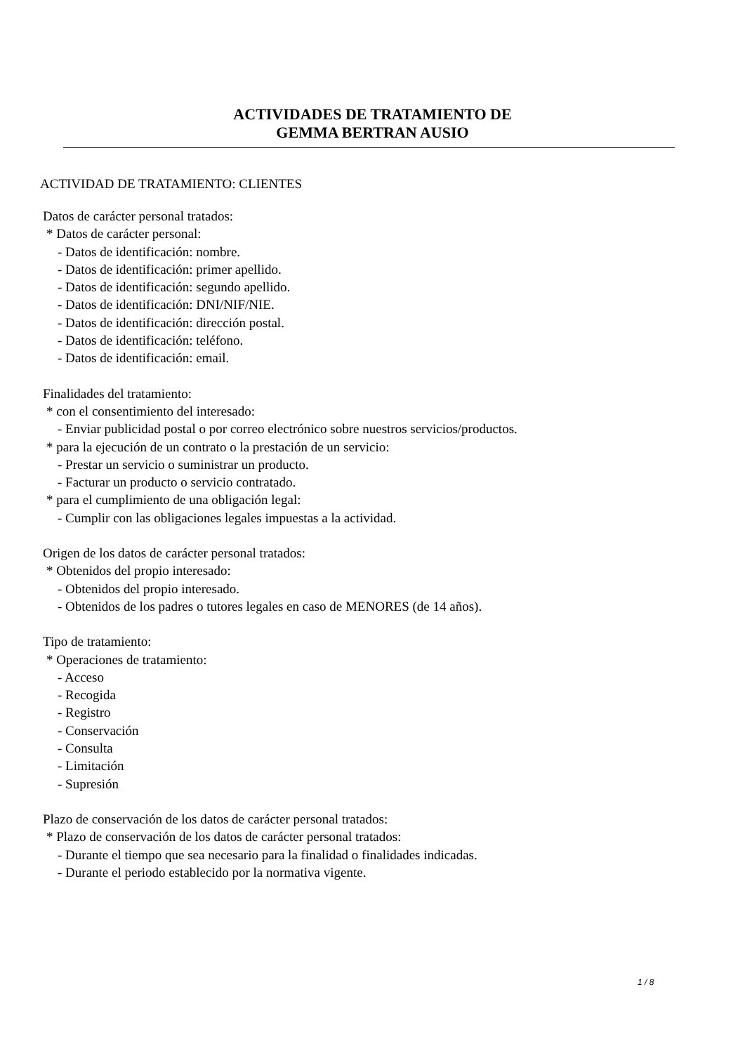ACTIVIDADES DE TRATAMIENTO DE
GEMMA BERTRAN AUSIO
ACTIVIDAD DE TRATAMIENTO: CLIENTES
Datos de carácter personal tratados:
* Datos de carácter personal:
- Datos de identificación: nombre.
- Datos de identificación: primer apellido.
- Datos de identificación: segundo apellido.
- Datos de identificación: DNI/NIF/NIE.
- Datos de identificación: dirección postal.
- Datos de identificación: teléfono.
- Datos de identificación: email.
Finalidades del tratamiento:
* con el consentimiento del interesado:
- Enviar publicidad postal o por correo electrónico sobre nuestros servicios/productos.
* para la ejecución de un contrato o la prestación de un servicio:
- Prestar un servicio o suministrar un producto.
- Facturar un producto o servicio contratado.
* para el cumplimiento de una obligación legal:
- Cumplir con las obligaciones legales impuestas a la actividad.
Origen de los datos de carácter personal tratados:
* Obtenidos del propio interesado:
- Obtenidos del propio interesado.
- Obtenidos de los padres o tutores legales en caso de MENORES (de 14 años).
Tipo de tratamiento:
* Operaciones de tratamiento:
- Acceso
- Recogida
- Registro
- Conservación
- Consulta
- Limitación
- Supresión
Plazo de conservación de los datos de carácter personal tratados:
* Plazo de conservación de los datos de carácter personal tratados:
- Durante el tiempo que sea necesario para la finalidad o finalidades indicadas.
- Durante el periodo establecido por la normativa vigente.
1 / 8